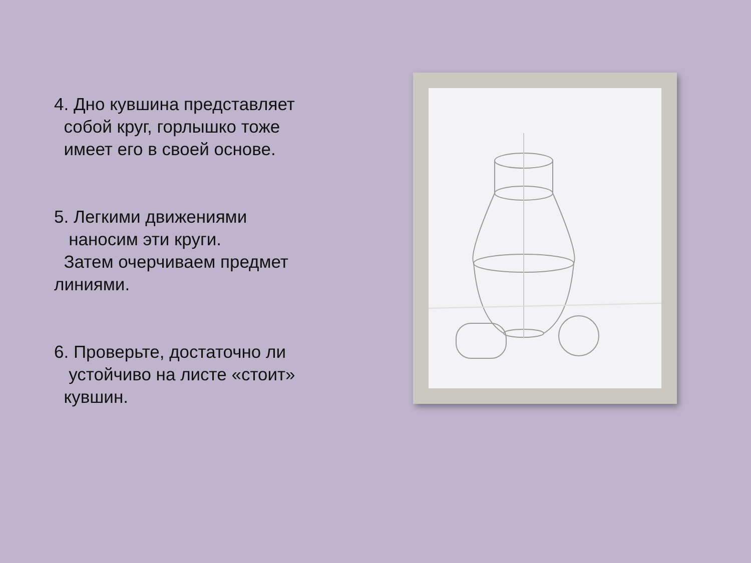4. Дно кувшина представляет
собой круг, горлышко тоже
имеет его в своей основе.
5. Легкими движениями
наносим эти круги.
Затем очерчиваем предмет
линиями.
6. Проверьте, достаточно ли
устойчиво на листе «стоит»
кувшин.